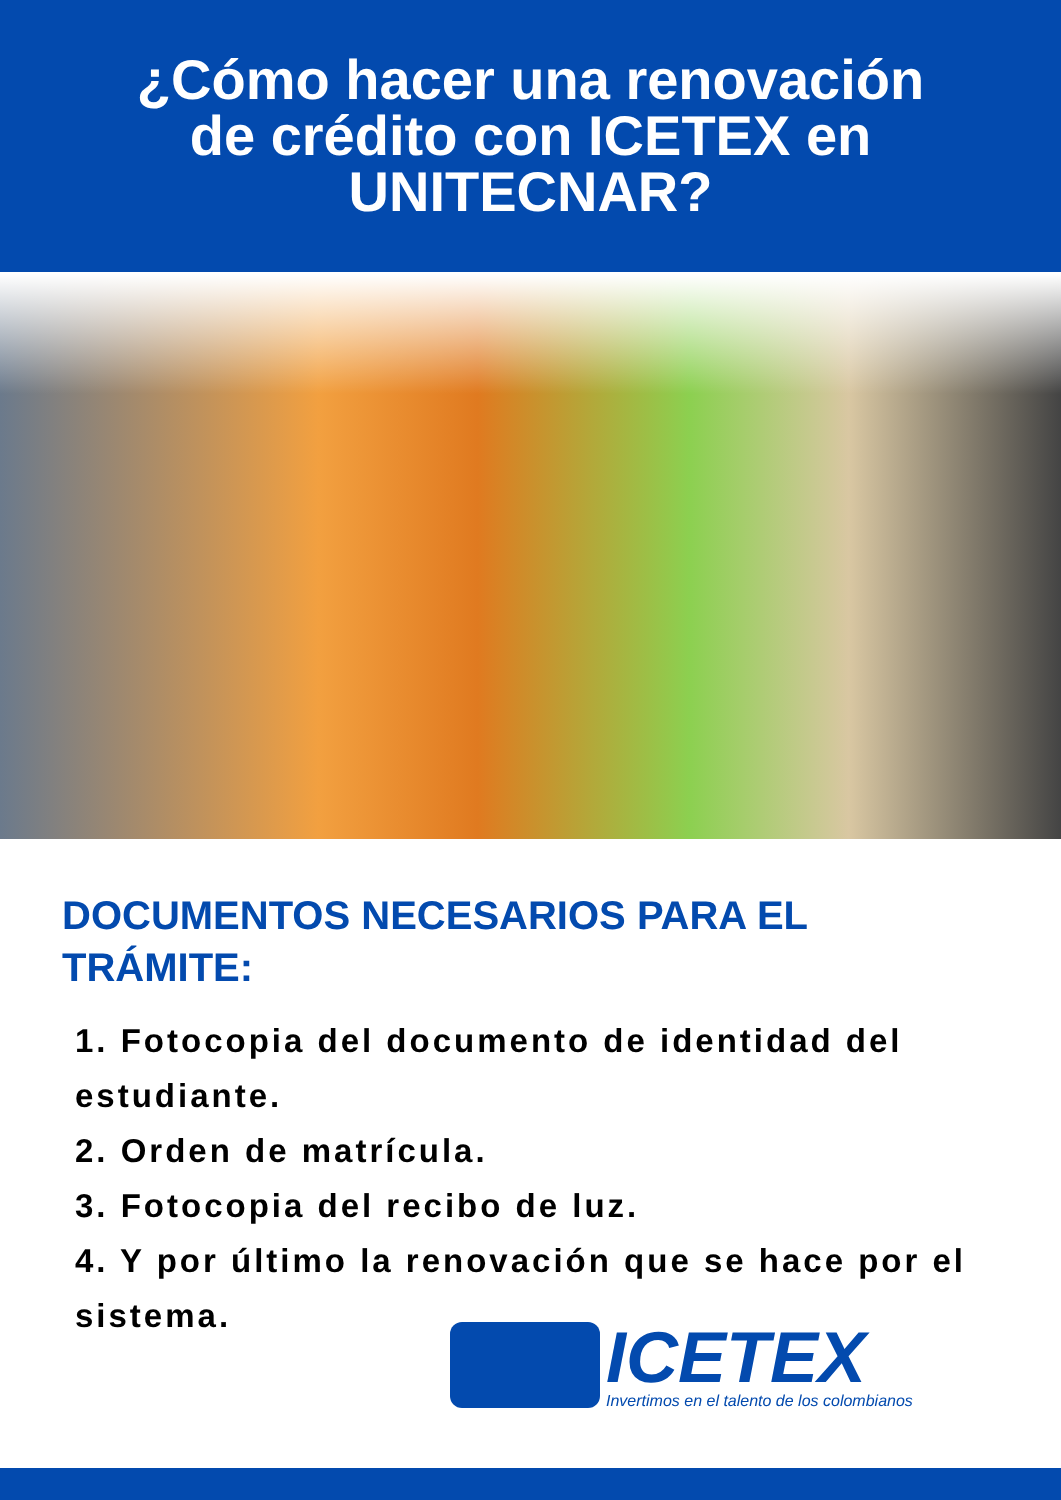¿Cómo hacer una renovación
de crédito con ICETEX en
UNITECNAR?
DOCUMENTOS NECESARIOS PARA EL
TRÁMITE:
1. Fotocopia del documento de identidad del estudiante.
2. Orden de matrícula.
3. Fotocopia del recibo de luz.
4. Y por último la renovación que se hace por el sistema.
ICETEX
Invertimos en el talento de los colombianos